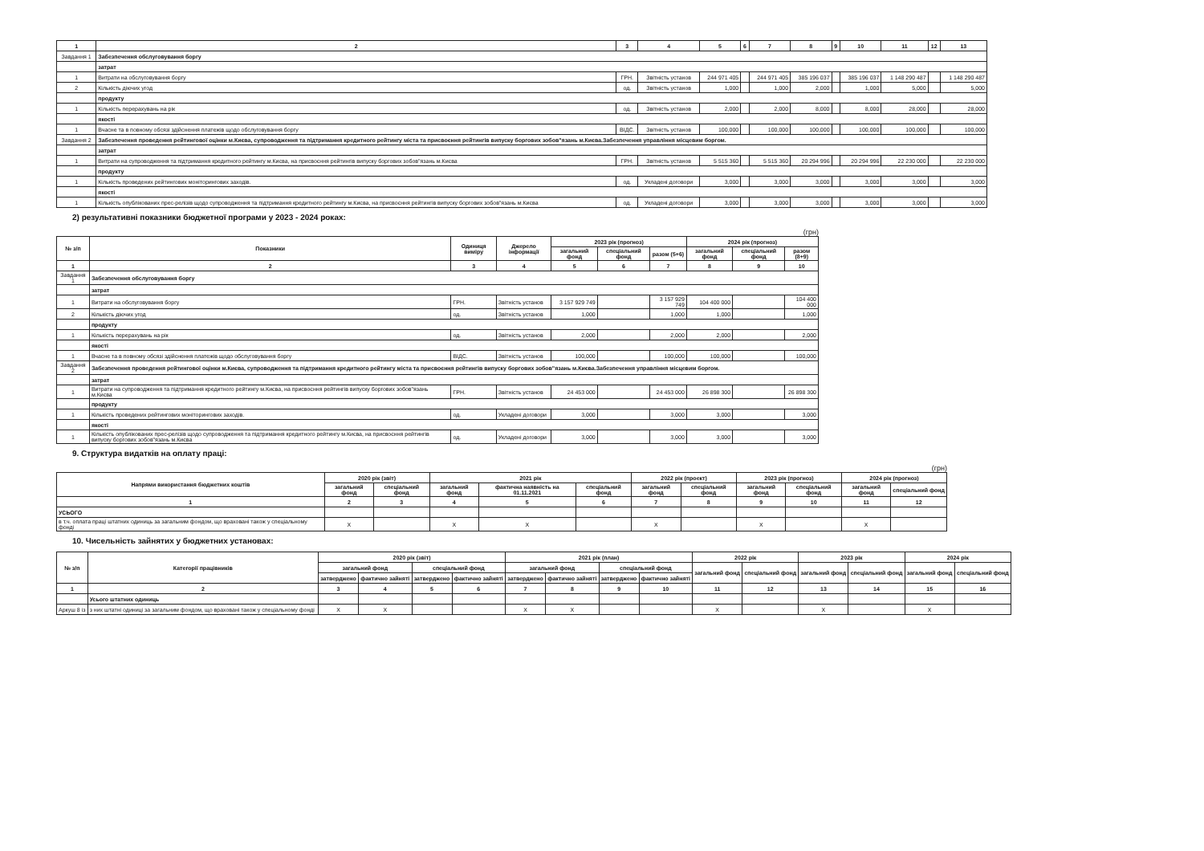| 1 | 2 | 3 | 4 | 5 | 6 | 7 | 8 | 9 | 10 | 11 | 12 | 13 |
| --- | --- | --- | --- | --- | --- | --- | --- | --- | --- | --- | --- | --- |
| Завдання 1 | Забезпечення обслуговування боргу | | | | | | | | | | | |
| | затрат | | | | | | | | | | | |
| 1 | Витрати на обслуговування боргу | ГРН. | Звітність установ | 244 971 405 | | 244 971 405 | 385 196 037 | | 385 196 037 | 1 148 290 487 | | 1 148 290 487 |
| 2 | Кількість діючих угод | од. | Звітність установ | 1,000 | | 1,000 | 2,000 | | 1,000 | 5,000 | | 5,000 |
| | продукту | | | | | | | | | | | |
| 1 | Кількість перерахувань на рік | од. | Звітність установ | 2,000 | | 2,000 | 8,000 | | 8,000 | 28,000 | | 28,000 |
| | якості | | | | | | | | | | | |
| 1 | Вчасне та в повному обсязі здійснення платежів щодо обслуговування боргу | ВІДС. | Звітність установ | 100,000 | | 100,000 | 100,000 | | 100,000 | 100,000 | | 100,000 |
| Завдання 2 | Забезпечення проведення рейтингової оцінки м.Києва, супроводження та підтримання кредитного рейтингу міста та присвоєння рейтингів випуску боргових зобов"язань м.Києва.Забезпечення управління місцевим боргом. | | | | | | | | | | | |
| | затрат | | | | | | | | | | | |
| 1 | Витрати на супроводження та підтримання кредитного рейтингу м.Києва, на присвоєння рейтингів випуску боргових зобов"язань м.Києва | ГРН. | Звітність установ | 5 515 360 | | 5 515 360 | 20 294 996 | | 20 294 996 | 22 230 000 | | 22 230 000 |
| | продукту | | | | | | | | | | | |
| 1 | Кількість проведених рейтингових моніторингових заходів. | од. | Укладені договори | 3,000 | | 3,000 | 3,000 | | 3,000 | 3,000 | | 3,000 |
| | якості | | | | | | | | | | | |
| 1 | Кількість опублікованих прес-релізів щодо супроводження та підтримання кредитного рейтингу м.Києва, на присвоєння рейтингів випуску боргових зобов"язань м.Києва | од. | Укладені договори | 3,000 | | 3,000 | 3,000 | | 3,000 | 3,000 | | 3,000 |
2) результативні показники бюджетної програми у 2023 - 2024 роках:
(грн)
| № з/п | Показники | Одиниця виміру | Джерело інформації | 2023 рік (прогноз) | | | 2024 рік (прогноз) | | |
| --- | --- | --- | --- | --- | --- | --- | --- | --- | --- |
| | | | | загальний фонд | спеціальний фонд | разом (5+6) | загальний фонд | спеціальний фонд | разом (8+9) |
| 1 | 2 | 3 | 4 | 5 | 6 | 7 | 8 | 9 | 10 |
| Завдання 1 | Забезпечення обслуговування боргу | | | | | | | | |
| | затрат | | | | | | | | |
| 1 | Витрати на обслуговування боргу | ГРН. | Звітність установ | 3 157 929 749 | | 3 157 929 749 | 104 400 000 | | 104 400 000 |
| 2 | Кількість діючих угод | од. | Звітність установ | 1,000 | | 1,000 | 1,000 | | 1,000 |
| | продукту | | | | | | | | |
| 1 | Кількість перерахувань на рік | од. | Звітність установ | 2,000 | | 2,000 | 2,000 | | 2,000 |
| | якості | | | | | | | | |
| 1 | Вчасне та в повному обсязі здійснення платежів щодо обслуговування боргу | ВІДС. | Звітність установ | 100,000 | | 100,000 | 100,000 | | 100,000 |
| Завдання 2 | Забезпечення проведення рейтингової оцінки м.Києва, супроводження та підтримання кредитного рейтингу міста та присвоєння рейтингів випуску боргових зобов"язань м.Києва.Забезпечення управління місцевим боргом. | | | | | | | | |
| | затрат | | | | | | | | |
| 1 | Витрати на супроводження та підтримання кредитного рейтингу м.Києва, на присвоєння рейтингів випуску боргових зобов"язань м.Києва | ГРН. | Звітність установ | 24 453 000 | | 24 453 000 | 26 898 300 | | 26 898 300 |
| | продукту | | | | | | | | |
| 1 | Кількість проведених рейтингових моніторингових заходів. | од. | Укладені договори | 3,000 | | 3,000 | 3,000 | | 3,000 |
| | якості | | | | | | | | |
| 1 | Кількість опублікованих прес-релізів щодо супроводження та підтримання кредитного рейтингу м.Києва, на присвоєння рейтингів випуску боргових зобов"язань м.Києва | од. | Укладені договори | 3,000 | | 3,000 | 3,000 | | 3,000 |
9. Структура видатків на оплату праці:
(грн)
| Напрями використання бюджетних коштів | 2020 рік (звіт) | | 2021 рік | | | 2022 рік (проект) | | 2023 рік (прогноз) | | 2024 рік (прогноз) | |
| --- | --- | --- | --- | --- | --- | --- | --- | --- | --- | --- | --- |
| | загальний фонд | спеціальний фонд | загальний фонд | фактична наявність на 01.11.2021 | спеціальний фонд | загальний фонд | спеціальний фонд | загальний фонд | спеціальний фонд | загальний фонд | спеціальний фонд |
| 1 | 2 | 3 | 4 | 5 | 6 | 7 | 8 | 9 | 10 | 11 | 12 |
| УСЬОГО | | | | | | | | | | | |
| в т.ч. оплата праці штатних одиниць за загальним фондом, що враховані також у спеціальному фонді | X | | X | X | | X | | X | | X | |
10. Чисельність зайнятих у бюджетних установах:
| № з/п | Категорії працівників | 2020 рік (звіт) | | | | 2021 рік (план) | | | | 2022 рік | | 2023 рік | | 2024 рік | |
| --- | --- | --- | --- | --- | --- | --- | --- | --- | --- | --- | --- | --- | --- | --- | --- |
| | | загальний фонд | | спеціальний фонд | | загальний фонд | | спеціальний фонд | | загальний фонд | спеціальний фонд | загальний фонд | спеціальний фонд | загальний фонд | спеціальний фонд |
| | | затверджено | фактично зайняті | затверджено | фактично зайняті | затверджено | фактично зайняті | затверджено | фактично зайняті | | | | | | |
| 1 | 2 | 3 | 4 | 5 | 6 | 7 | 8 | 9 | 10 | 11 | 12 | 13 | 14 | 15 | 16 |
| | Усього штатних одиниць | | | | | | | | | | | | | | |
| Аркуш 8 із | з них штатні одиниці за загальним фондом, що враховані також у спеціальному фонді | X | X | | | X | X | | | X | | X | | X | |